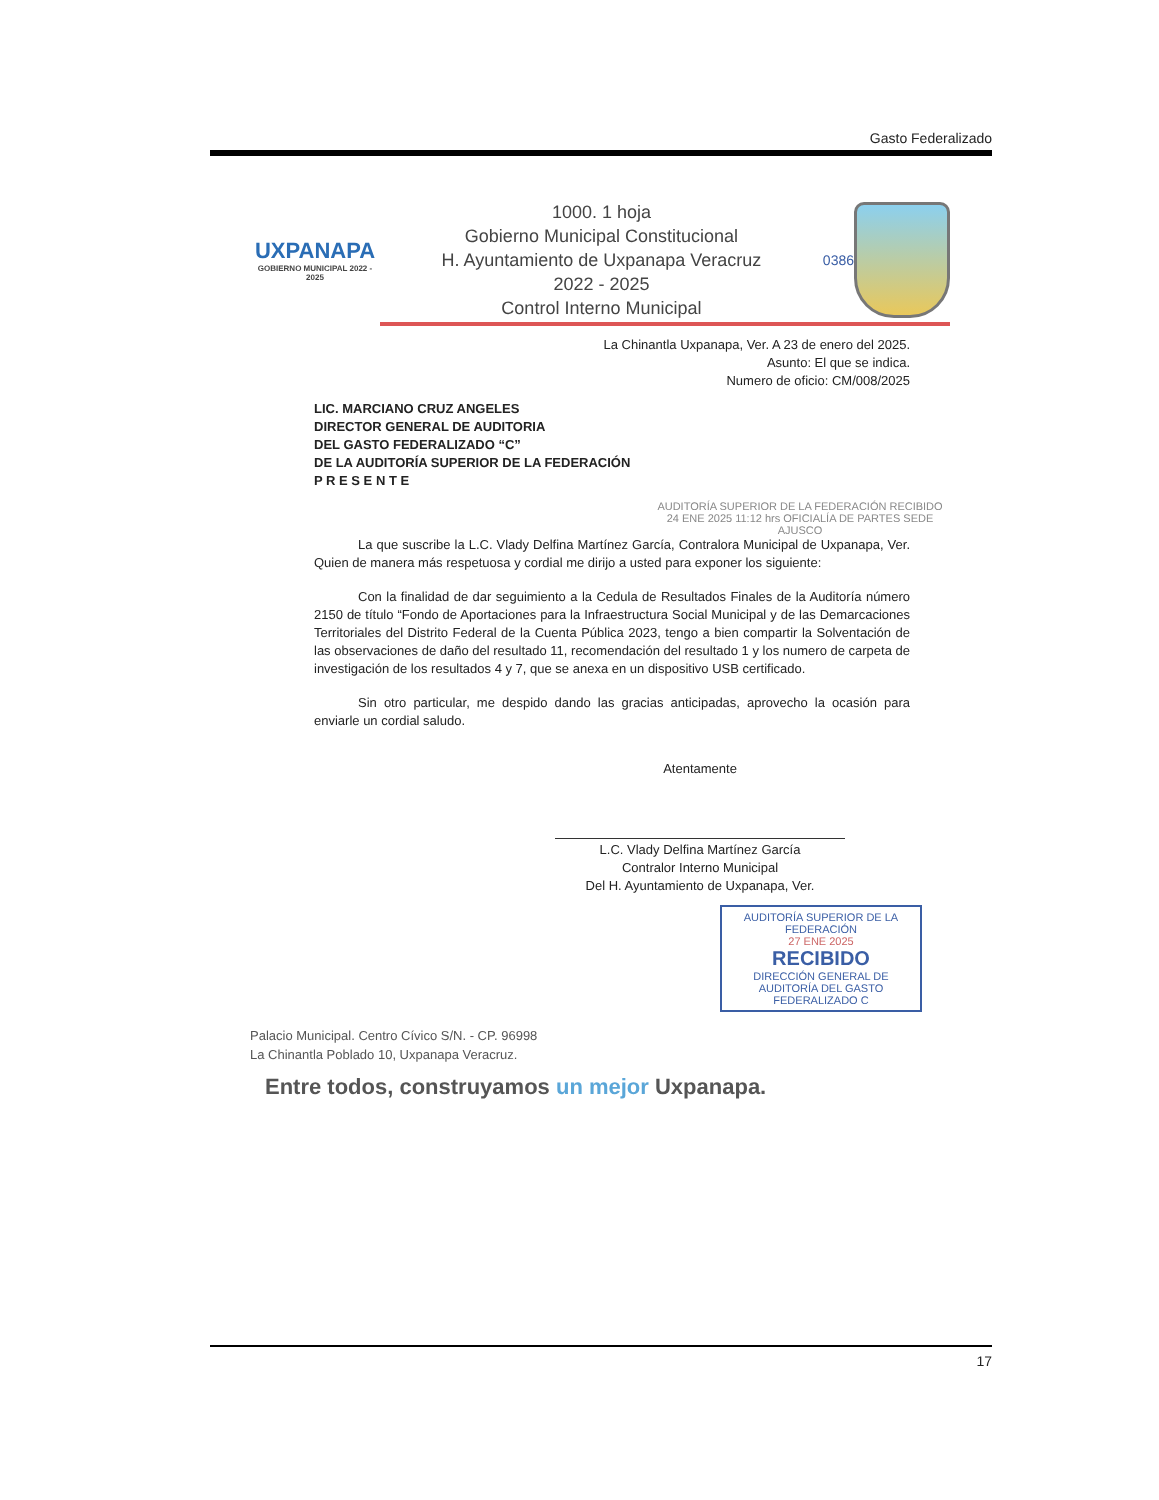Gasto Federalizado
UXPANAPA
GOBIERNO MUNICIPAL 2022 - 2025
1000. 1 hoja
Gobierno Municipal Constitucional
H. Ayuntamiento de Uxpanapa Veracruz
2022 - 2025
Control Interno Municipal
0386
La Chinantla Uxpanapa, Ver. A 23 de enero del 2025.
Asunto: El que se indica.
Numero de oficio: CM/008/2025
LIC. MARCIANO CRUZ ANGELES
DIRECTOR GENERAL DE AUDITORIA
DEL GASTO FEDERALIZADO “C”
DE LA AUDITORÍA SUPERIOR DE LA FEDERACIÓN
P R E S E N T E
AUDITORÍA SUPERIOR DE LA FEDERACIÓN RECIBIDO 24 ENE 2025 11:12 hrs OFICIALÍA DE PARTES SEDE AJUSCO
La que suscribe la L.C. Vlady Delfina Martínez García, Contralora Municipal de Uxpanapa, Ver. Quien de manera más respetuosa y cordial me dirijo a usted para exponer los siguiente:
Con la finalidad de dar seguimiento a la Cedula de Resultados Finales de la Auditoría número 2150 de título “Fondo de Aportaciones para la Infraestructura Social Municipal y de las Demarcaciones Territoriales del Distrito Federal de la Cuenta Pública 2023, tengo a bien compartir la Solventación de las observaciones de daño del resultado 11, recomendación del resultado 1 y los numero de carpeta de investigación de los resultados 4 y 7, que se anexa en un dispositivo USB certificado.
Sin otro particular, me despido dando las gracias anticipadas, aprovecho la ocasión para enviarle un cordial saludo.
Atentamente
L.C. Vlady Delfina Martínez García
Contralor Interno Municipal
Del H. Ayuntamiento de Uxpanapa, Ver.
AUDITORÍA SUPERIOR DE LA FEDERACIÓN
27 ENE 2025
RECIBIDO
DIRECCIÓN GENERAL DE AUDITORÍA DEL GASTO FEDERALIZADO C
Palacio Municipal. Centro Cívico S/N. - CP. 96998
La Chinantla Poblado 10, Uxpanapa Veracruz.
Entre todos, construyamos un mejor Uxpanapa.
17